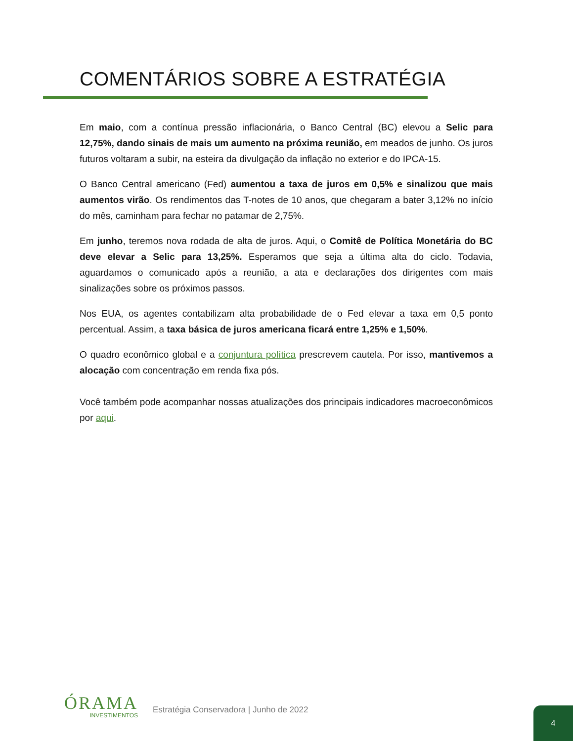COMENTÁRIOS SOBRE A ESTRATÉGIA
Em maio, com a contínua pressão inflacionária, o Banco Central (BC) elevou a Selic para 12,75%, dando sinais de mais um aumento na próxima reunião, em meados de junho. Os juros futuros voltaram a subir, na esteira da divulgação da inflação no exterior e do IPCA-15.
O Banco Central americano (Fed) aumentou a taxa de juros em 0,5% e sinalizou que mais aumentos virão. Os rendimentos das T-notes de 10 anos, que chegaram a bater 3,12% no início do mês, caminham para fechar no patamar de 2,75%.
Em junho, teremos nova rodada de alta de juros. Aqui, o Comitê de Política Monetária do BC deve elevar a Selic para 13,25%. Esperamos que seja a última alta do ciclo. Todavia, aguardamos o comunicado após a reunião, a ata e declarações dos dirigentes com mais sinalizações sobre os próximos passos.
Nos EUA, os agentes contabilizam alta probabilidade de o Fed elevar a taxa em 0,5 ponto percentual. Assim, a taxa básica de juros americana ficará entre 1,25% e 1,50%.
O quadro econômico global e a conjuntura política prescrevem cautela. Por isso, mantivemos a alocação com concentração em renda fixa pós.
Você também pode acompanhar nossas atualizações dos principais indicadores macroeconômicos por aqui.
ÓRAMA
INVESTIMENTOS
Estratégia Conservadora | Junho de 2022
4